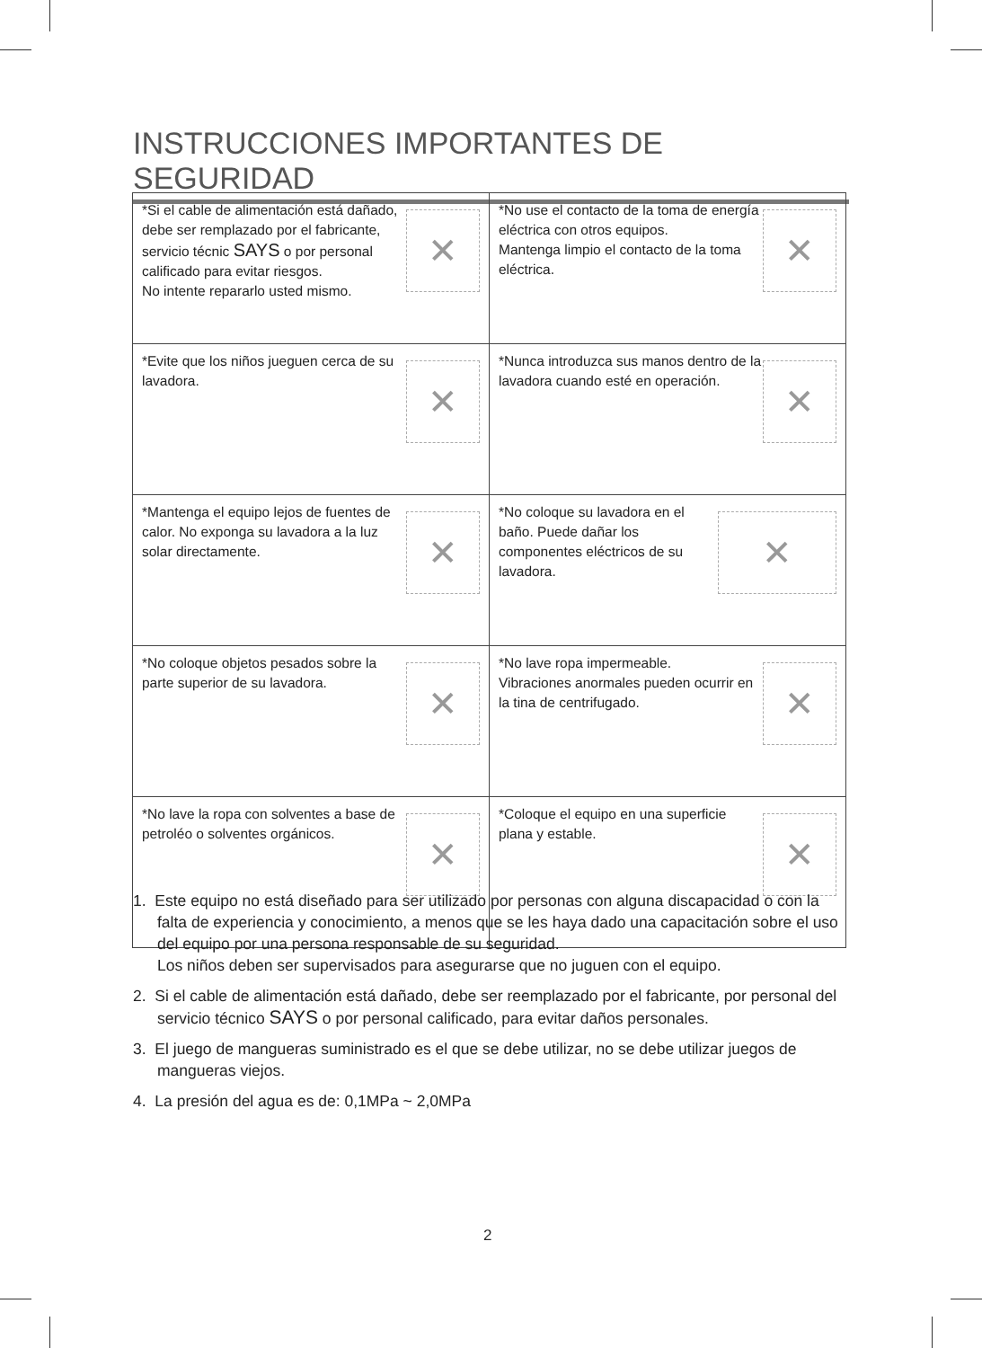INSTRUCCIONES IMPORTANTES DE SEGURIDAD
| ✕ *Si el cable de alimentación está dañado, debe ser remplazado por el fabricante, servicio técnic SAYS o por personal calificado para evitar riesgos. No intente repararlo usted mismo. | ✕ *No use el contacto de la toma de energía eléctrica con otros equipos. Mantenga limpio el contacto de la toma eléctrica. |
| ✕ *Evite que los niños jueguen cerca de su lavadora. | ✕ *Nunca introduzca sus manos dentro de la lavadora cuando esté en operación. |
| ✕ *Mantenga el equipo lejos de fuentes de calor. No exponga su lavadora a la luz solar directamente. | ✕ *No coloque su lavadora en el baño. Puede dañar los componentes eléctricos de su lavadora. |
| ✕ *No coloque objetos pesados sobre la parte superior de su lavadora. | ✕ *No lave ropa impermeable. Vibraciones anormales pueden ocurrir en la tina de centrifugado. |
| ✕ *No lave la ropa con solventes a base de petroléo o solventes orgánicos. | ✕ *Coloque el equipo en una superficie plana y estable. |
1. Este equipo no está diseñado para ser utilizado por personas con alguna discapacidad o con la falta de experiencia y conocimiento, a menos que se les haya dado una capacitación sobre el uso del equipo por una persona responsable de su seguridad.
Los niños deben ser supervisados para asegurarse que no juguen con el equipo.
2. Si el cable de alimentación está dañado, debe ser reemplazado por el fabricante, por personal del servicio técnico SAYS o por personal calificado, para evitar daños personales.
3. El juego de mangueras suministrado es el que se debe utilizar, no se debe utilizar juegos de mangueras viejos.
4. La presión del agua es de: 0,1MPa ~ 2,0MPa
2